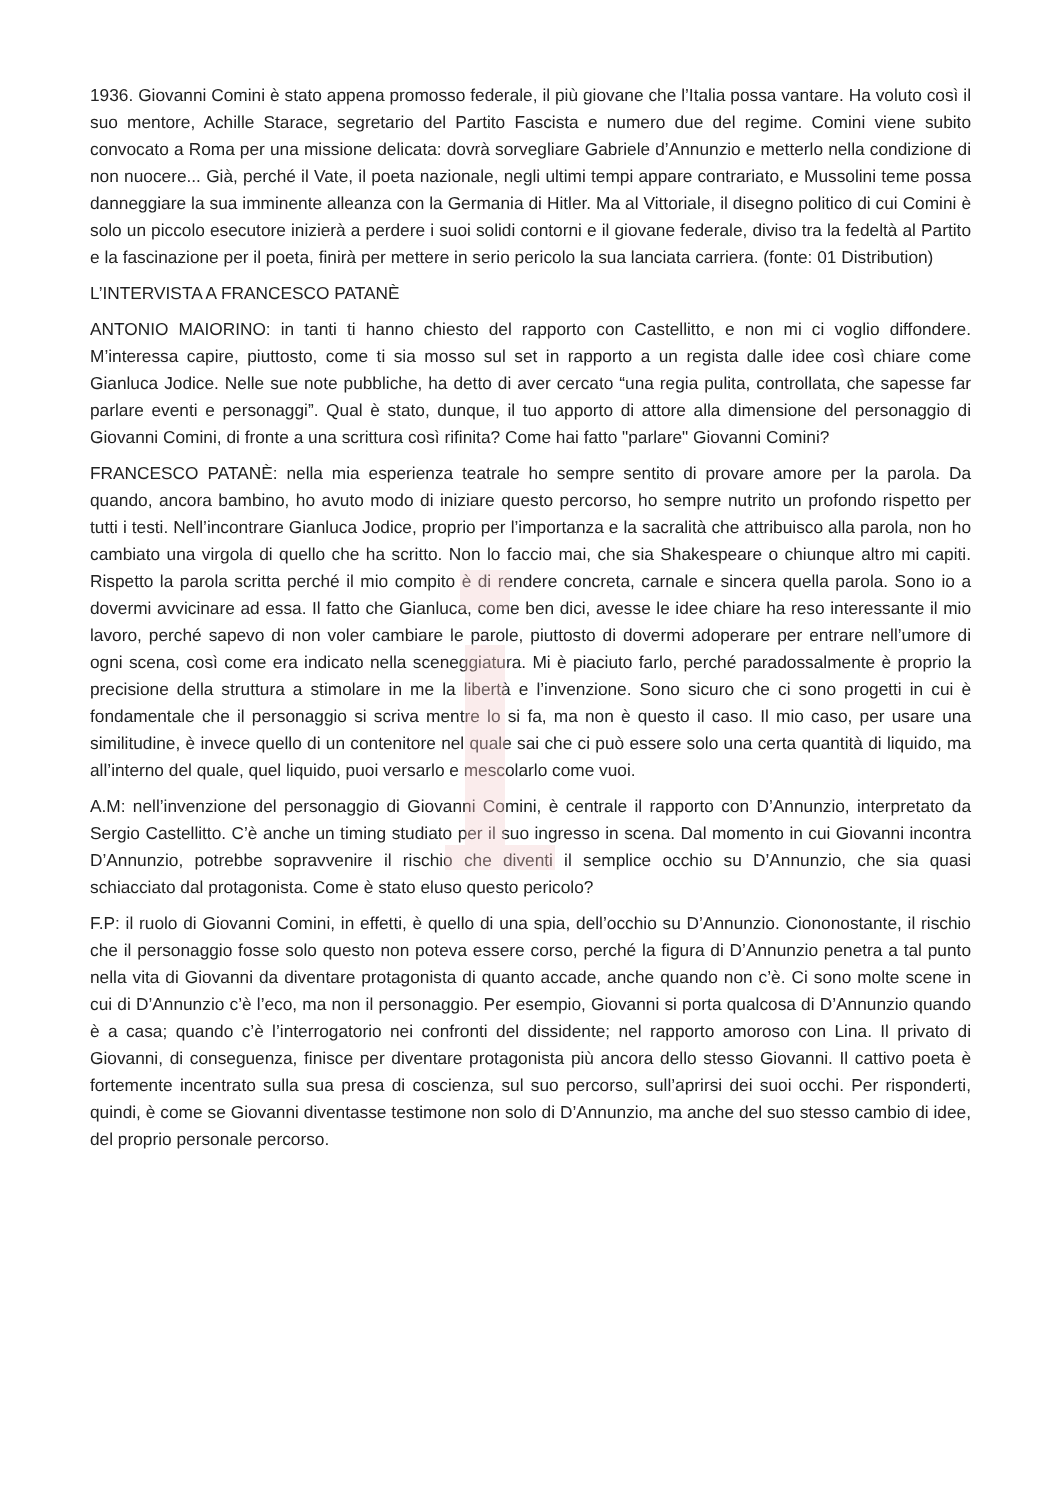1936. Giovanni Comini è stato appena promosso federale, il più giovane che l’Italia possa vantare. Ha voluto così il suo mentore, Achille Starace, segretario del Partito Fascista e numero due del regime. Comini viene subito convocato a Roma per una missione delicata: dovrà sorvegliare Gabriele d’Annunzio e metterlo nella condizione di non nuocere... Già, perché il Vate, il poeta nazionale, negli ultimi tempi appare contrariato, e Mussolini teme possa danneggiare la sua imminente alleanza con la Germania di Hitler. Ma al Vittoriale, il disegno politico di cui Comini è solo un piccolo esecutore inizierà a perdere i suoi solidi contorni e il giovane federale, diviso tra la fedeltà al Partito e la fascinazione per il poeta, finirà per mettere in serio pericolo la sua lanciata carriera. (fonte: 01 Distribution)
L’INTERVISTA A FRANCESCO PATANÈ
ANTONIO MAIORINO: in tanti ti hanno chiesto del rapporto con Castellitto, e non mi ci voglio diffondere. M’interessa capire, piuttosto, come ti sia mosso sul set in rapporto a un regista dalle idee così chiare come Gianluca Jodice. Nelle sue note pubbliche, ha detto di aver cercato “una regia pulita, controllata, che sapesse far parlare eventi e personaggi”. Qual è stato, dunque, il tuo apporto di attore alla dimensione del personaggio di Giovanni Comini, di fronte a una scrittura così rifinita? Come hai fatto "parlare" Giovanni Comini?
FRANCESCO PATANÈ: nella mia esperienza teatrale ho sempre sentito di provare amore per la parola. Da quando, ancora bambino, ho avuto modo di iniziare questo percorso, ho sempre nutrito un profondo rispetto per tutti i testi. Nell’incontrare Gianluca Jodice, proprio per l’importanza e la sacralità che attribuisco alla parola, non ho cambiato una virgola di quello che ha scritto. Non lo faccio mai, che sia Shakespeare o chiunque altro mi capiti. Rispetto la parola scritta perché il mio compito è di rendere concreta, carnale e sincera quella parola. Sono io a dovermi avvicinare ad essa. Il fatto che Gianluca, come ben dici, avesse le idee chiare ha reso interessante il mio lavoro, perché sapevo di non voler cambiare le parole, piuttosto di dovermi adoperare per entrare nell’umore di ogni scena, così come era indicato nella sceneggiatura. Mi è piaciuto farlo, perché paradossalmente è proprio la precisione della struttura a stimolare in me la libertà e l’invenzione. Sono sicuro che ci sono progetti in cui è fondamentale che il personaggio si scriva mentre lo si fa, ma non è questo il caso. Il mio caso, per usare una similitudine, è invece quello di un contenitore nel quale sai che ci può essere solo una certa quantità di liquido, ma all’interno del quale, quel liquido, puoi versarlo e mescolarlo come vuoi.
A.M: nell’invenzione del personaggio di Giovanni Comini, è centrale il rapporto con D’Annunzio, interpretato da Sergio Castellitto. C’è anche un timing studiato per il suo ingresso in scena. Dal momento in cui Giovanni incontra D’Annunzio, potrebbe sopravvenire il rischio che diventi il semplice occhio su D’Annunzio, che sia quasi schiacciato dal protagonista. Come è stato eluso questo pericolo?
F.P: il ruolo di Giovanni Comini, in effetti, è quello di una spia, dell’occhio su D’Annunzio. Ciononostante, il rischio che il personaggio fosse solo questo non poteva essere corso, perché la figura di D’Annunzio penetra a tal punto nella vita di Giovanni da diventare protagonista di quanto accade, anche quando non c’è. Ci sono molte scene in cui di D’Annunzio c’è l’eco, ma non il personaggio. Per esempio, Giovanni si porta qualcosa di D’Annunzio quando è a casa; quando c’è l’interrogatorio nei confronti del dissidente; nel rapporto amoroso con Lina. Il privato di Giovanni, di conseguenza, finisce per diventare protagonista più ancora dello stesso Giovanni. Il cattivo poeta è fortemente incentrato sulla sua presa di coscienza, sul suo percorso, sull’aprirsi dei suoi occhi. Per risponderti, quindi, è come se Giovanni diventasse testimone non solo di D’Annunzio, ma anche del suo stesso cambio di idee, del proprio personale percorso.